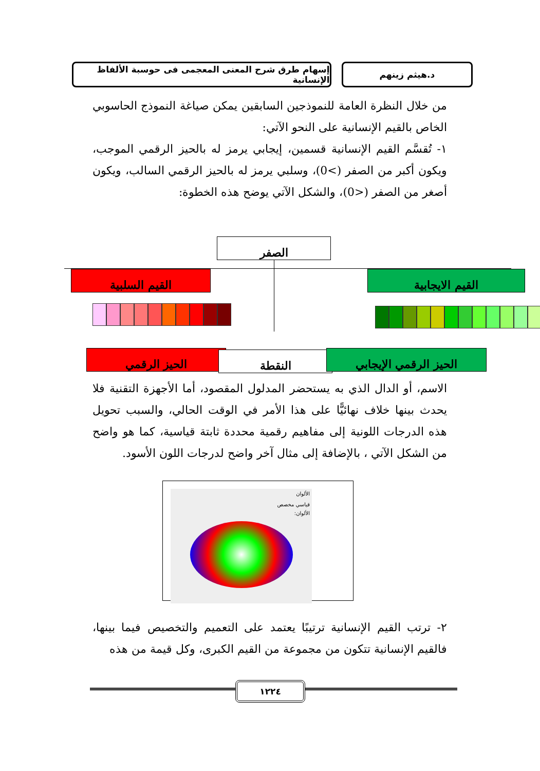د.هيثم زينهم إسهام طرق شرح المعنى المعجمى فى حوسبة الألفاظ الإنسانية
من خلال النظرة العامة للنموذجين السابقين يمكن صياغة النموذج الحاسوبي الخاص بالقيم الإنسانية على النحو الآتي:
١- تُقسَّم القيم الإنسانية قسمين، إيجابي يرمز له بالحيز الرقمي الموجب، ويكون أكبر من الصفر (>0)، وسلبي يرمز له بالحيز الرقمي السالب، ويكون أصغر من الصفر (<0)، والشكل الآتي يوضح هذه الخطوة:
الصفر
القيم السلبية القيم الايجابية
الحيز الرقمي النقطة الحيز الرقمي الإيجابي
الاسم، أو الدال الذي به يستحضر المدلول المقصود، أما الأجهزة التقنية فلا يحدث بينها خلاف نهائيًّا على هذا الأمر في الوقت الحالي، والسبب تحويل هذه الدرجات اللونية إلى مفاهيم رقمية محددة ثابتة قياسية، كما هو واضح من الشكل الآتي ، بالإضافة إلى مثال آخر واضح لدرجات اللون الأسود.
الألوان
قياسي مخصص
الألوان:
٢- ترتب القيم الإنسانية ترتيبًا يعتمد على التعميم والتخصيص فيما بينها، فالقيم الإنسانية تتكون من مجموعة من القيم الكبرى، وكل قيمة من هذه
١٢٢٤